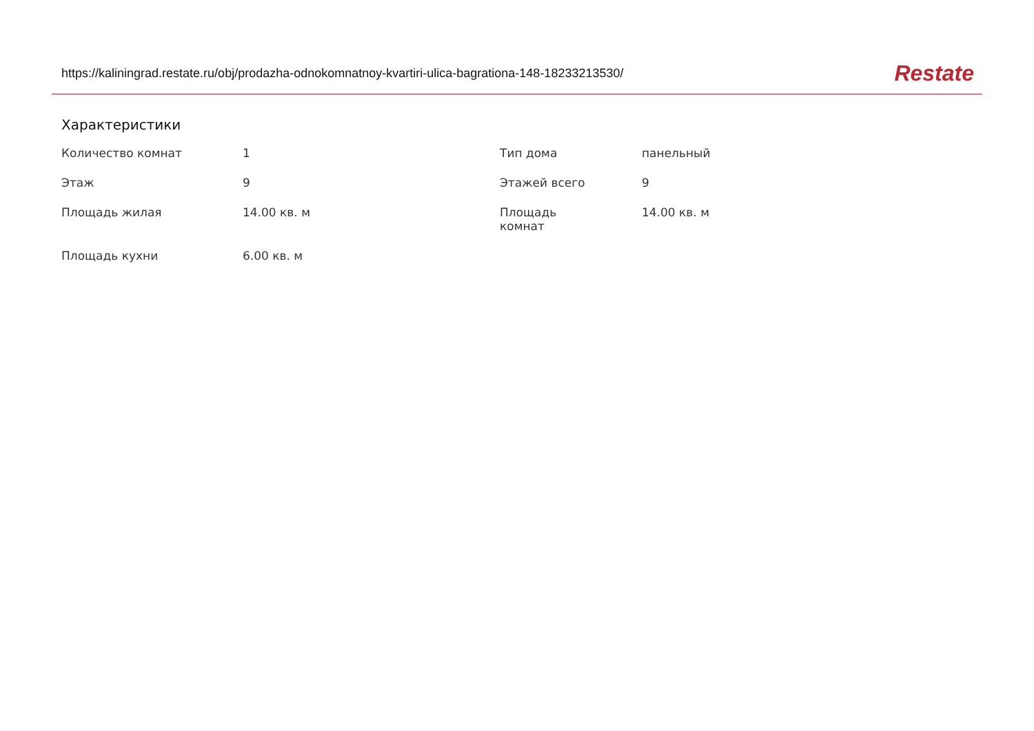https://kaliningrad.restate.ru/obj/prodazha-odnokomnatnoy-kvartiri-ulica-bagrationa-148-18233213530/ Restate
Характеристики
| Количество комнат | 1 | Тип дома | панельный |
| Этаж | 9 | Этажей всего | 9 |
| Площадь жилая | 14.00 кв. м | Площадь комнат | 14.00 кв. м |
| Площадь кухни | 6.00 кв. м | | |